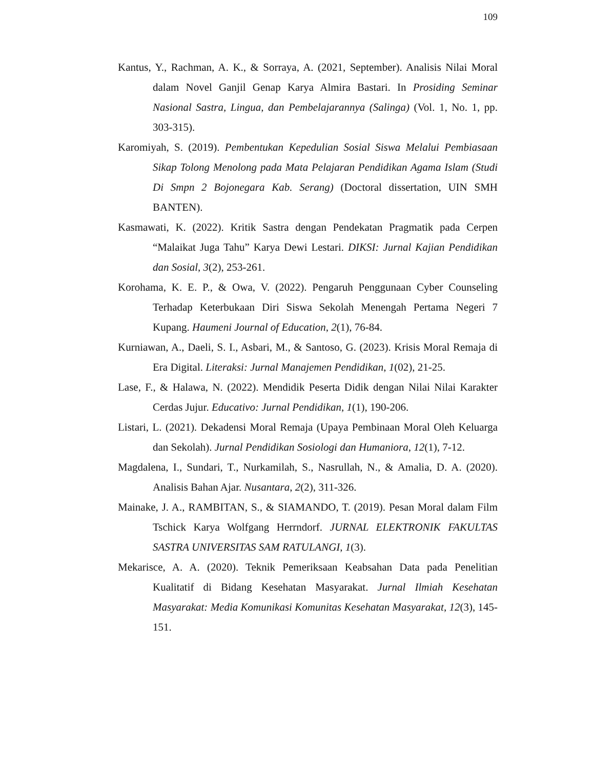109
Kantus, Y., Rachman, A. K., & Sorraya, A. (2021, September). Analisis Nilai Moral dalam Novel Ganjil Genap Karya Almira Bastari. In Prosiding Seminar Nasional Sastra, Lingua, dan Pembelajarannya (Salinga) (Vol. 1, No. 1, pp. 303-315).
Karomiyah, S. (2019). Pembentukan Kepedulian Sosial Siswa Melalui Pembiasaan Sikap Tolong Menolong pada Mata Pelajaran Pendidikan Agama Islam (Studi Di Smpn 2 Bojonegara Kab. Serang) (Doctoral dissertation, UIN SMH BANTEN).
Kasmawati, K. (2022). Kritik Sastra dengan Pendekatan Pragmatik pada Cerpen “Malaikat Juga Tahu” Karya Dewi Lestari. DIKSI: Jurnal Kajian Pendidikan dan Sosial, 3(2), 253-261.
Korohama, K. E. P., & Owa, V. (2022). Pengaruh Penggunaan Cyber Counseling Terhadap Keterbukaan Diri Siswa Sekolah Menengah Pertama Negeri 7 Kupang. Haumeni Journal of Education, 2(1), 76-84.
Kurniawan, A., Daeli, S. I., Asbari, M., & Santoso, G. (2023). Krisis Moral Remaja di Era Digital. Literaksi: Jurnal Manajemen Pendidikan, 1(02), 21-25.
Lase, F., & Halawa, N. (2022). Mendidik Peserta Didik dengan Nilai Nilai Karakter Cerdas Jujur. Educativo: Jurnal Pendidikan, 1(1), 190-206.
Listari, L. (2021). Dekadensi Moral Remaja (Upaya Pembinaan Moral Oleh Keluarga dan Sekolah). Jurnal Pendidikan Sosiologi dan Humaniora, 12(1), 7-12.
Magdalena, I., Sundari, T., Nurkamilah, S., Nasrullah, N., & Amalia, D. A. (2020). Analisis Bahan Ajar. Nusantara, 2(2), 311-326.
Mainake, J. A., RAMBITAN, S., & SIAMANDO, T. (2019). Pesan Moral dalam Film Tschick Karya Wolfgang Herrndorf. JURNAL ELEKTRONIK FAKULTAS SASTRA UNIVERSITAS SAM RATULANGI, 1(3).
Mekarisce, A. A. (2020). Teknik Pemeriksaan Keabsahan Data pada Penelitian Kualitatif di Bidang Kesehatan Masyarakat. Jurnal Ilmiah Kesehatan Masyarakat: Media Komunikasi Komunitas Kesehatan Masyarakat, 12(3), 145-151.